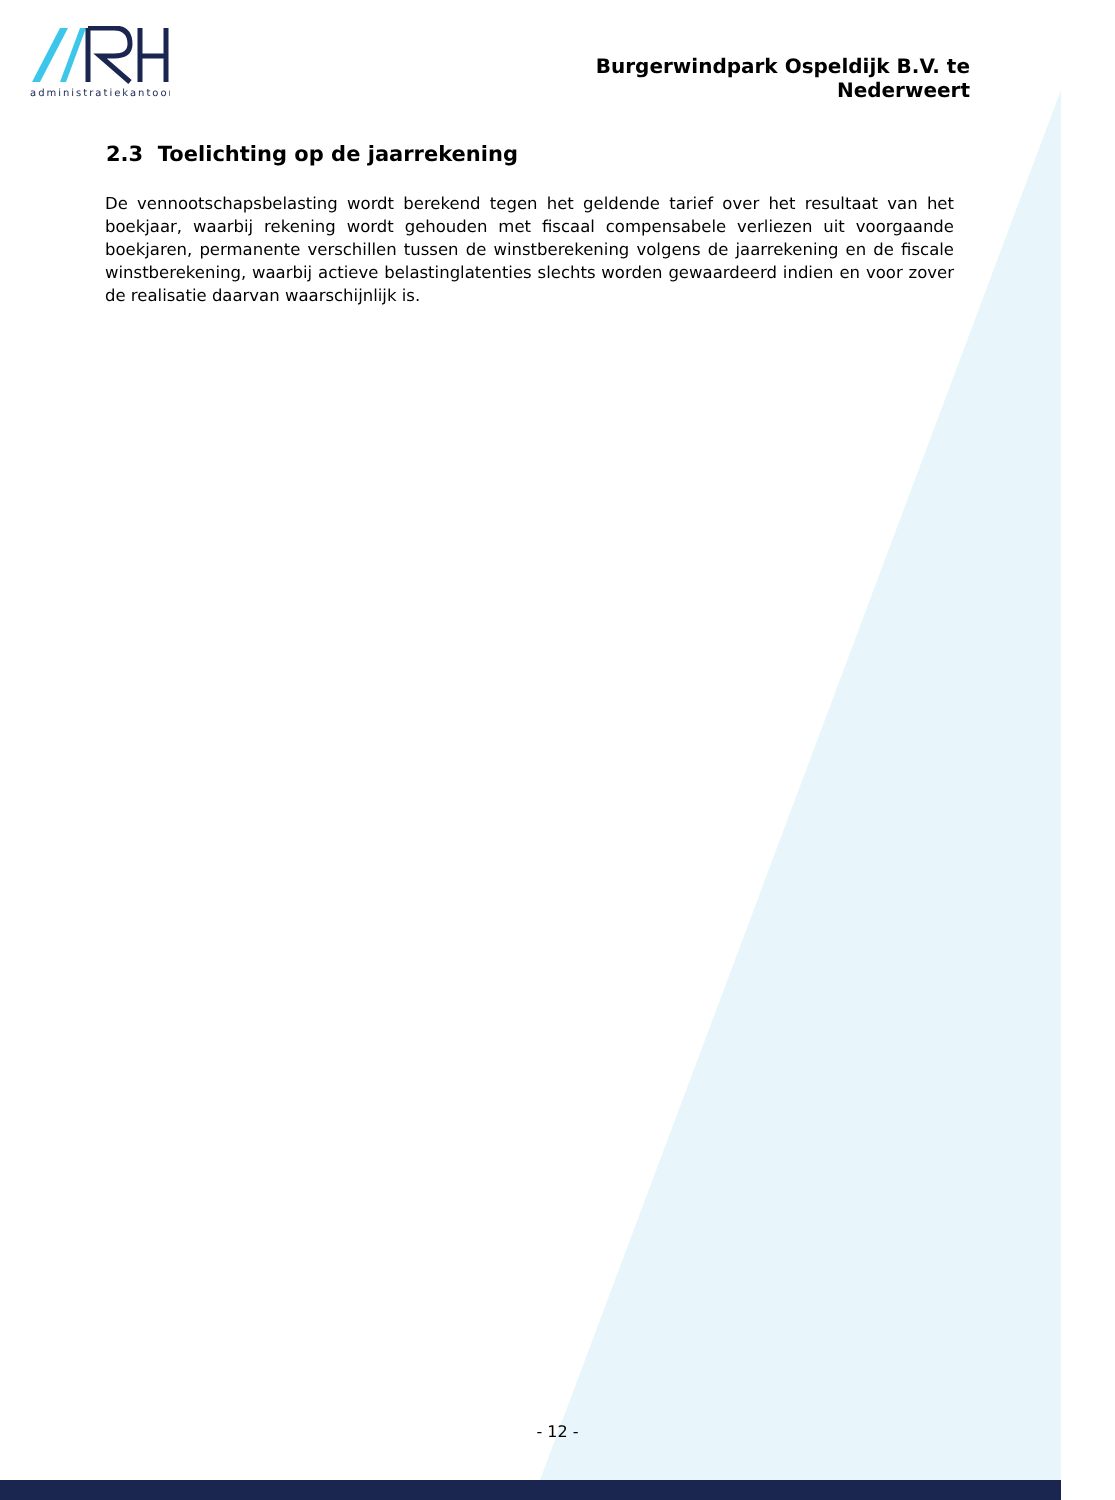administratiekantoor
Burgerwindpark Ospeldijk B.V. te Nederweert
2.3 Toelichting op de jaarrekening
De vennootschapsbelasting wordt berekend tegen het geldende tarief over het resultaat van het boekjaar, waarbij rekening wordt gehouden met fiscaal compensabele verliezen uit voorgaande boekjaren, permanente verschillen tussen de winstberekening volgens de jaarrekening en de fiscale winstberekening, waarbij actieve belastinglatenties slechts worden gewaardeerd indien en voor zover de realisatie daarvan waarschijnlijk is.
- 12 -